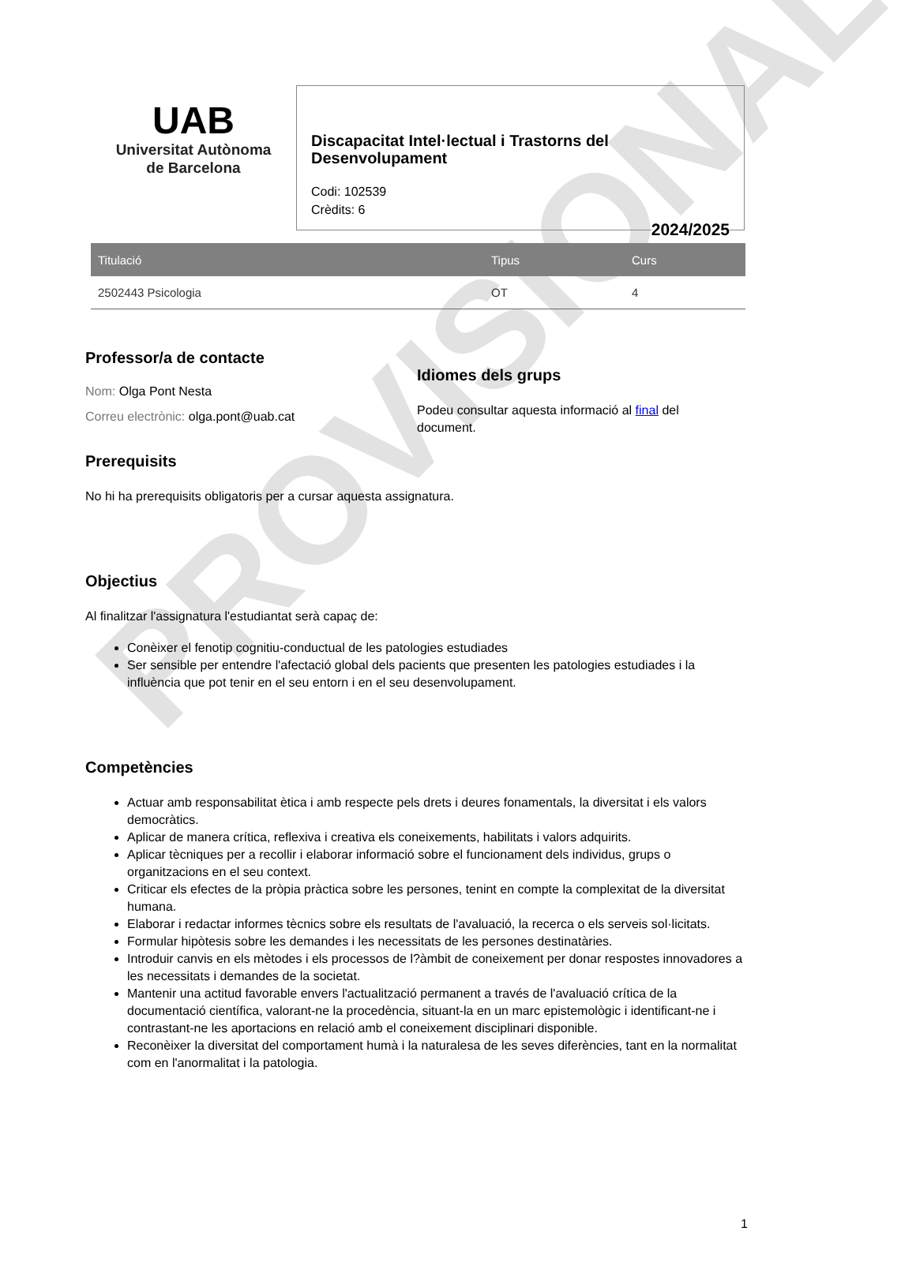PROVISIONAL
UAB
Universitat Autònoma
de Barcelona
Discapacitat Intel·lectual i Trastorns del Desenvolupament
Codi: 102539
Crèdits: 6
2024/2025
| Titulació | Tipus | Curs |
| --- | --- | --- |
| 2502443 Psicologia | OT | 4 |
Professor/a de contacte
Nom: Olga Pont Nesta
Correu electrònic: olga.pont@uab.cat
Idiomes dels grups
Podeu consultar aquesta informació al final del document.
Prerequisits
No hi ha prerequisits obligatoris per a cursar aquesta assignatura.
Objectius
Al finalitzar l'assignatura l'estudiantat serà capaç de:
Conèixer el fenotip cognitiu-conductual de les patologies estudiades
Ser sensible per entendre l'afectació global dels pacients que presenten les patologies estudiades i la influència que pot tenir en el seu entorn i en el seu desenvolupament.
Competències
Actuar amb responsabilitat ètica i amb respecte pels drets i deures fonamentals, la diversitat i els valors democràtics.
Aplicar de manera crítica, reflexiva i creativa els coneixements, habilitats i valors adquirits.
Aplicar tècniques per a recollir i elaborar informació sobre el funcionament dels individus, grups o organitzacions en el seu context.
Criticar els efectes de la pròpia pràctica sobre les persones, tenint en compte la complexitat de la diversitat humana.
Elaborar i redactar informes tècnics sobre els resultats de l'avaluació, la recerca o els serveis sol·licitats.
Formular hipòtesis sobre les demandes i les necessitats de les persones destinatàries.
Introduir canvis en els mètodes i els processos de l?àmbit de coneixement per donar respostes innovadores a les necessitats i demandes de la societat.
Mantenir una actitud favorable envers l'actualització permanent a través de l'avaluació crítica de la documentació científica, valorant-ne la procedència, situant-la en un marc epistemològic i identificant-ne i contrastant-ne les aportacions en relació amb el coneixement disciplinari disponible.
Reconèixer la diversitat del comportament humà i la naturalesa de les seves diferències, tant en la normalitat com en l'anormalitat i la patologia.
1